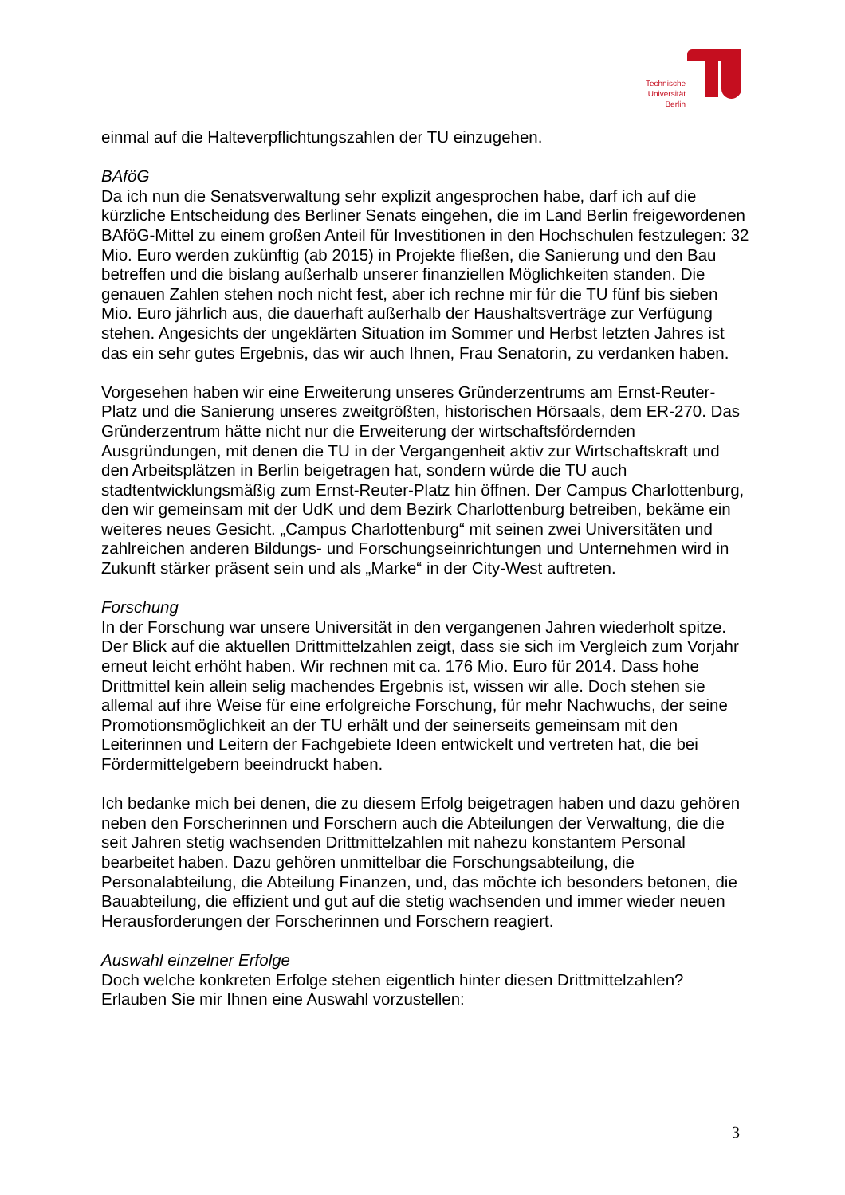Technische Universität Berlin
einmal auf die Halteverpflichtungszahlen der TU einzugehen.
BAföG
Da ich nun die Senatsverwaltung sehr explizit angesprochen habe, darf ich auf die kürzliche Entscheidung des Berliner Senats eingehen, die im Land Berlin freigewordenen BAföG-Mittel zu einem großen Anteil für Investitionen in den Hochschulen festzulegen: 32 Mio. Euro werden zukünftig (ab 2015) in Projekte fließen, die Sanierung und den Bau betreffen und die bislang außerhalb unserer finanziellen Möglichkeiten standen. Die genauen Zahlen stehen noch nicht fest, aber ich rechne mir für die TU fünf bis sieben Mio. Euro jährlich aus, die dauerhaft außerhalb der Haushaltsverträge zur Verfügung stehen. Angesichts der ungeklärten Situation im Sommer und Herbst letzten Jahres ist das ein sehr gutes Ergebnis, das wir auch Ihnen, Frau Senatorin, zu verdanken haben.
Vorgesehen haben wir eine Erweiterung unseres Gründerzentrums am Ernst-Reuter-Platz und die Sanierung unseres zweitgrößten, historischen Hörsaals, dem ER-270. Das Gründerzentrum hätte nicht nur die Erweiterung der wirtschaftsfördernden Ausgründungen, mit denen die TU in der Vergangenheit aktiv zur Wirtschaftskraft und den Arbeitsplätzen in Berlin beigetragen hat, sondern würde die TU auch stadtentwicklungsmäßig zum Ernst-Reuter-Platz hin öffnen. Der Campus Charlottenburg, den wir gemeinsam mit der UdK und dem Bezirk Charlottenburg betreiben, bekäme ein weiteres neues Gesicht. „Campus Charlottenburg“ mit seinen zwei Universitäten und zahlreichen anderen Bildungs- und Forschungseinrichtungen und Unternehmen wird in Zukunft stärker präsent sein und als „Marke“ in der City-West auftreten.
Forschung
In der Forschung war unsere Universität in den vergangenen Jahren wiederholt spitze. Der Blick auf die aktuellen Drittmittelzahlen zeigt, dass sie sich im Vergleich zum Vorjahr erneut leicht erhöht haben. Wir rechnen mit ca. 176 Mio. Euro für 2014. Dass hohe Drittmittel kein allein selig machendes Ergebnis ist, wissen wir alle. Doch stehen sie allemal auf ihre Weise für eine erfolgreiche Forschung, für mehr Nachwuchs, der seine Promotionsmöglichkeit an der TU erhält und der seinerseits gemeinsam mit den Leiterinnen und Leitern der Fachgebiete Ideen entwickelt und vertreten hat, die bei Fördermittelgebern beeindruckt haben.
Ich bedanke mich bei denen, die zu diesem Erfolg beigetragen haben und dazu gehören neben den Forscherinnen und Forschern auch die Abteilungen der Verwaltung, die die seit Jahren stetig wachsenden Drittmittelzahlen mit nahezu konstantem Personal bearbeitet haben. Dazu gehören unmittelbar die Forschungsabteilung, die Personalabteilung, die Abteilung Finanzen, und, das möchte ich besonders betonen, die Bauabteilung, die effizient und gut auf die stetig wachsenden und immer wieder neuen Herausforderungen der Forscherinnen und Forschern reagiert.
Auswahl einzelner Erfolge
Doch welche konkreten Erfolge stehen eigentlich hinter diesen Drittmittelzahlen? Erlauben Sie mir Ihnen eine Auswahl vorzustellen:
3